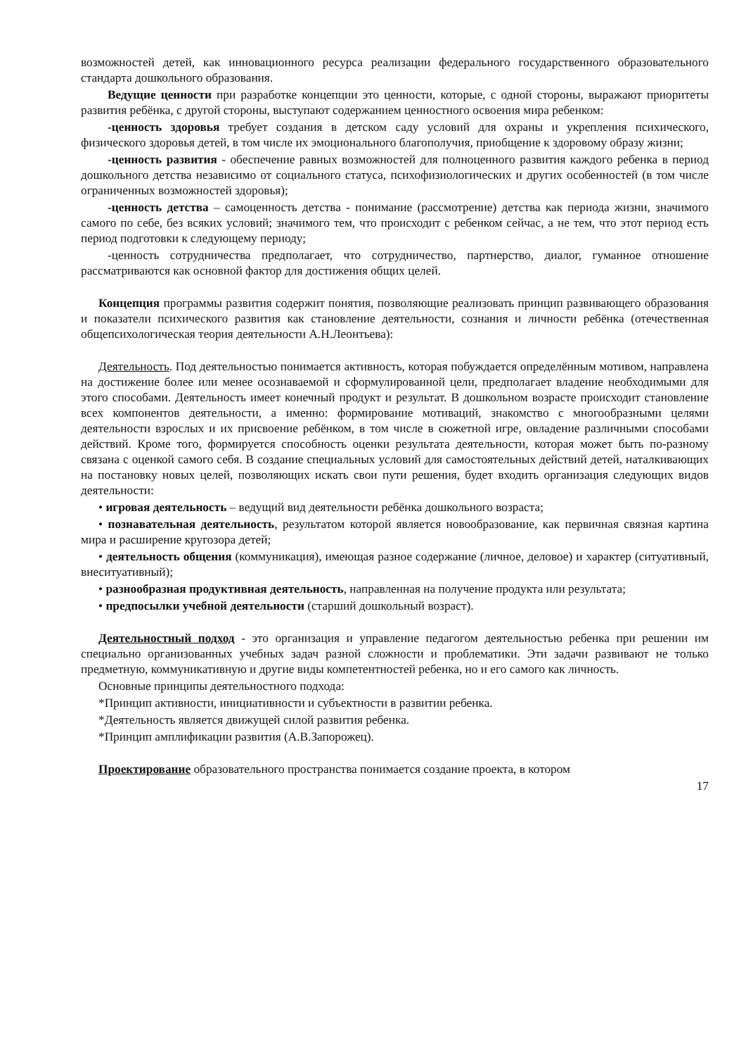возможностей детей, как инновационного ресурса реализации федерального государственного образовательного стандарта дошкольного образования.
Ведущие ценности при разработке концепции это ценности, которые, с одной стороны, выражают приоритеты развития ребёнка, с другой стороны, выступают содержанием ценностного освоения мира ребенком:
-ценность здоровья требует создания в детском саду условий для охраны и укрепления психического, физического здоровья детей, в том числе их эмоционального благополучия, приобщение к здоровому образу жизни;
-ценность развития - обеспечение равных возможностей для полноценного развития каждого ребенка в период дошкольного детства независимо от социального статуса, психофизиологических и других особенностей (в том числе ограниченных возможностей здоровья);
-ценность детства – самоценность детства - понимание (рассмотрение) детства как периода жизни, значимого самого по себе, без всяких условий; значимого тем, что происходит с ребенком сейчас, а не тем, что этот период есть период подготовки к следующему периоду;
-ценность сотрудничества предполагает, что сотрудничество, партнерство, диалог, гуманное отношение рассматриваются как основной фактор для достижения общих целей.
Концепция программы развития содержит понятия, позволяющие реализовать принцип развивающего образования и показатели психического развития как становление деятельности, сознания и личности ребёнка (отечественная общепсихологическая теория деятельности А.Н.Леонтьева):
Деятельность. Под деятельностью понимается активность, которая побуждается определённым мотивом, направлена на достижение более или менее осознаваемой и сформулированной цели, предполагает владение необходимыми для этого способами. Деятельность имеет конечный продукт и результат. В дошкольном возрасте происходит становление всех компонентов деятельности, а именно: формирование мотиваций, знакомство с многообразными целями деятельности взрослых и их присвоение ребёнком, в том числе в сюжетной игре, овладение различными способами действий. Кроме того, формируется способность оценки результата деятельности, которая может быть по-разному связана с оценкой самого себя. В создание специальных условий для самостоятельных действий детей, наталкивающих на постановку новых целей, позволяющих искать свои пути решения, будет входить организация следующих видов деятельности:
• игровая деятельность – ведущий вид деятельности ребёнка дошкольного возраста;
• познавательная деятельность, результатом которой является новообразование, как первичная связная картина мира и расширение кругозора детей;
• деятельность общения (коммуникация), имеющая разное содержание (личное, деловое) и характер (ситуативный, внеситуативный);
• разнообразная продуктивная деятельность, направленная на получение продукта или результата;
• предпосылки учебной деятельности (старший дошкольный возраст).
Деятельностный подход - это организация и управление педагогом деятельностью ребенка при решении им специально организованных учебных задач разной сложности и проблематики. Эти задачи развивают не только предметную, коммуникативную и другие виды компетентностей ребенка, но и его самого как личность.
Основные принципы деятельностного подхода:
*Принцип активности, инициативности и субъектности в развитии ребенка.
*Деятельность является движущей силой развития ребенка.
*Принцип амплификации развития (А.В.Запорожец).
Проектирование образовательного пространства понимается создание проекта, в котором
17